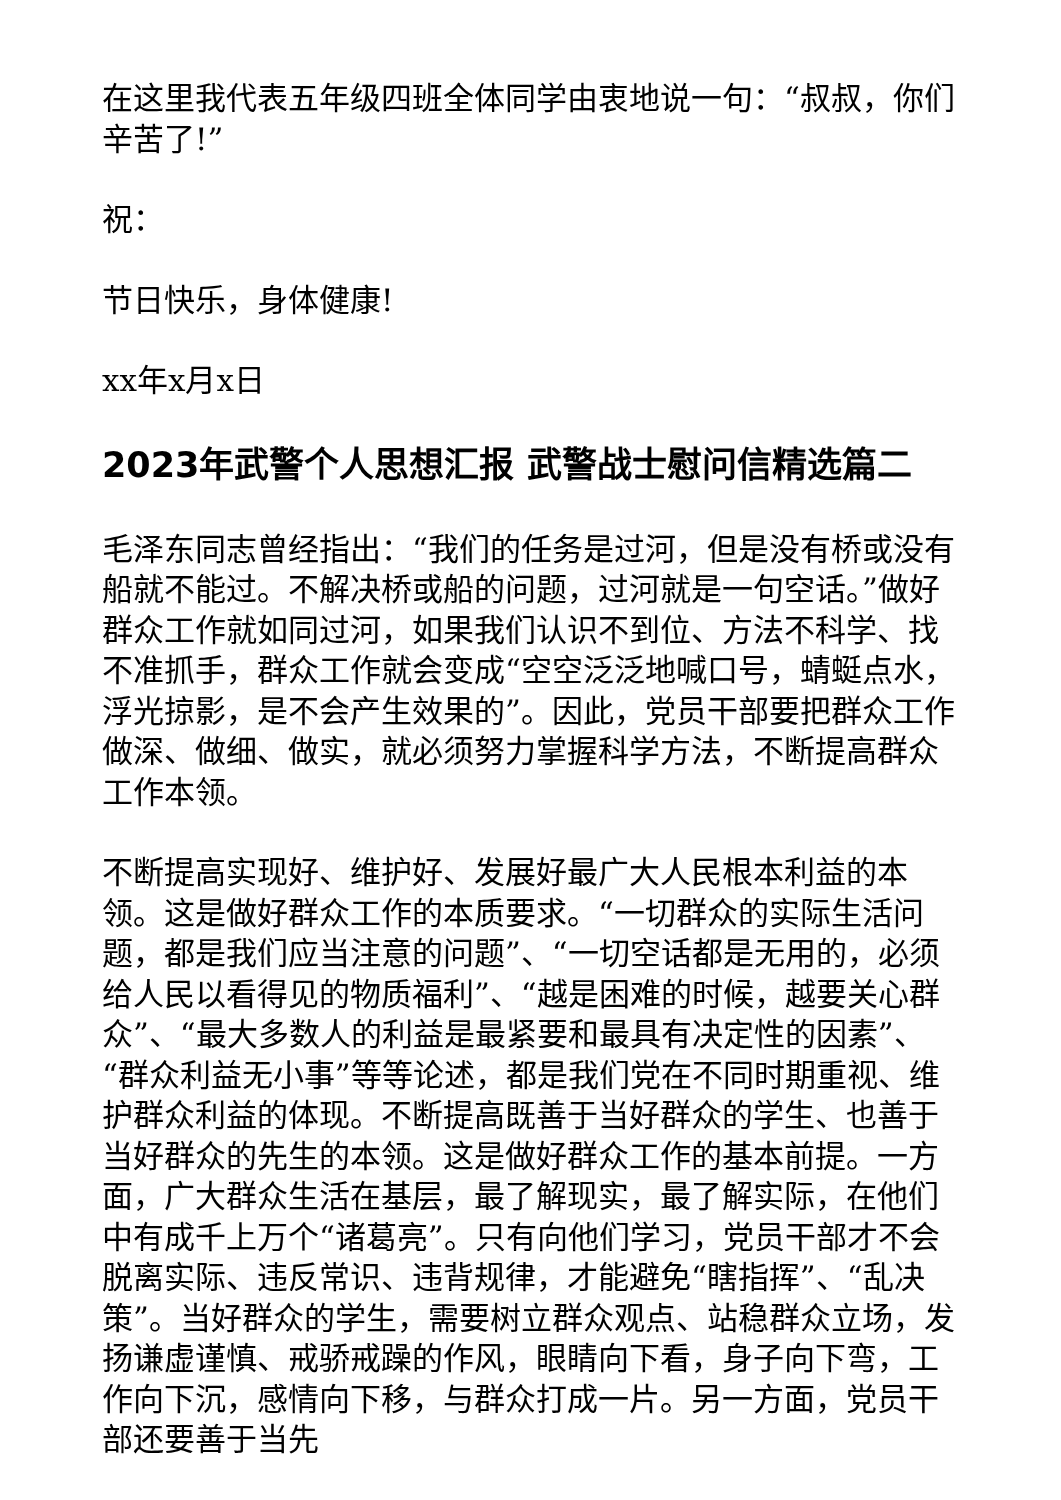在这里我代表五年级四班全体同学由衷地说一句：“叔叔，你们辛苦了!”
祝：
节日快乐，身体健康!
xx年x月x日
2023年武警个人思想汇报 武警战士慰问信精选篇二
毛泽东同志曾经指出：“我们的任务是过河，但是没有桥或没有船就不能过。不解决桥或船的问题，过河就是一句空话。”做好群众工作就如同过河，如果我们认识不到位、方法不科学、找不准抓手，群众工作就会变成“空空泛泛地喊口号，蜻蜓点水，浮光掠影，是不会产生效果的”。因此，党员干部要把群众工作做深、做细、做实，就必须努力掌握科学方法，不断提高群众工作本领。
不断提高实现好、维护好、发展好最广大人民根本利益的本领。这是做好群众工作的本质要求。“一切群众的实际生活问题，都是我们应当注意的问题”、“一切空话都是无用的，必须给人民以看得见的物质福利”、“越是困难的时候，越要关心群众”、“最大多数人的利益是最紧要和最具有决定性的因素”、“群众利益无小事”等等论述，都是我们党在不同时期重视、维护群众利益的体现。不断提高既善于当好群众的学生、也善于当好群众的先生的本领。这是做好群众工作的基本前提。一方面，广大群众生活在基层，最了解现实，最了解实际，在他们中有成千上万个“诸葛亮”。只有向他们学习，党员干部才不会脱离实际、违反常识、违背规律，才能避免“瞎指挥”、“乱决策”。当好群众的学生，需要树立群众观点、站稳群众立场，发扬谦虚谨慎、戒骄戒躁的作风，眼睛向下看，身子向下弯，工作向下沉，感情向下移，与群众打成一片。另一方面，党员干部还要善于当先